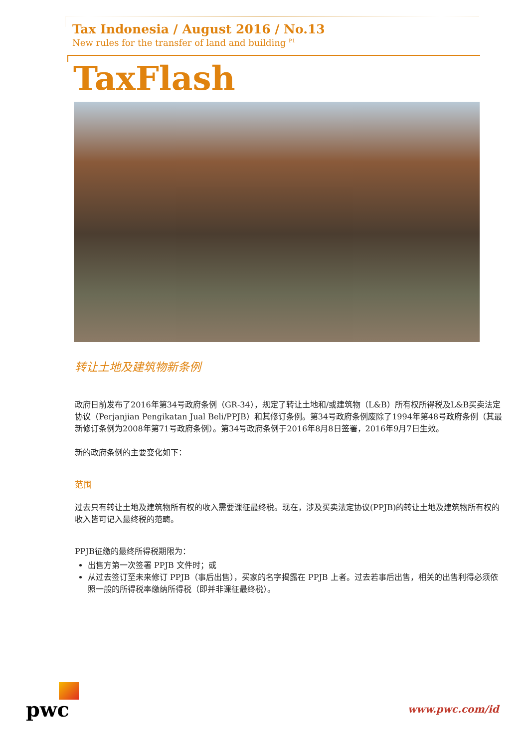Tax Indonesia / August 2016 / No.13
New rules for the transfer of land and building <sup>P1</sup>
TaxFlash
转让土地及建筑物新条例
政府日前发布了2016年第34号政府条例（GR-34），规定了转让土地和/或建筑物（L&B）所有权所得税及L&B买卖法定协议（Perjanjian Pengikatan Jual Beli/PPJB）和其修订条例。第34号政府条例废除了1994年第48号政府条例（其最新修订条例为2008年第71号政府条例）。第34号政府条例于2016年8月8日签署，2016年9月7日生效。
新的政府条例的主要变化如下：
范围
过去只有转让土地及建筑物所有权的收入需要课征最终税。现在，涉及买卖法定协议(PPJB)的转让土地及建筑物所有权的收入皆可记入最终税的范畴。
PPJB征缴的最终所得税期限为：
出售方第一次签署 PPJB 文件时；或
从过去签订至未来修订 PPJB（事后出售），买家的名字揭露在 PPJB 上者。过去若事后出售，相关的出售利得必须依照一般的所得税率缴纳所得税（即并非课征最终税）。
pwc
www.pwc.com/id